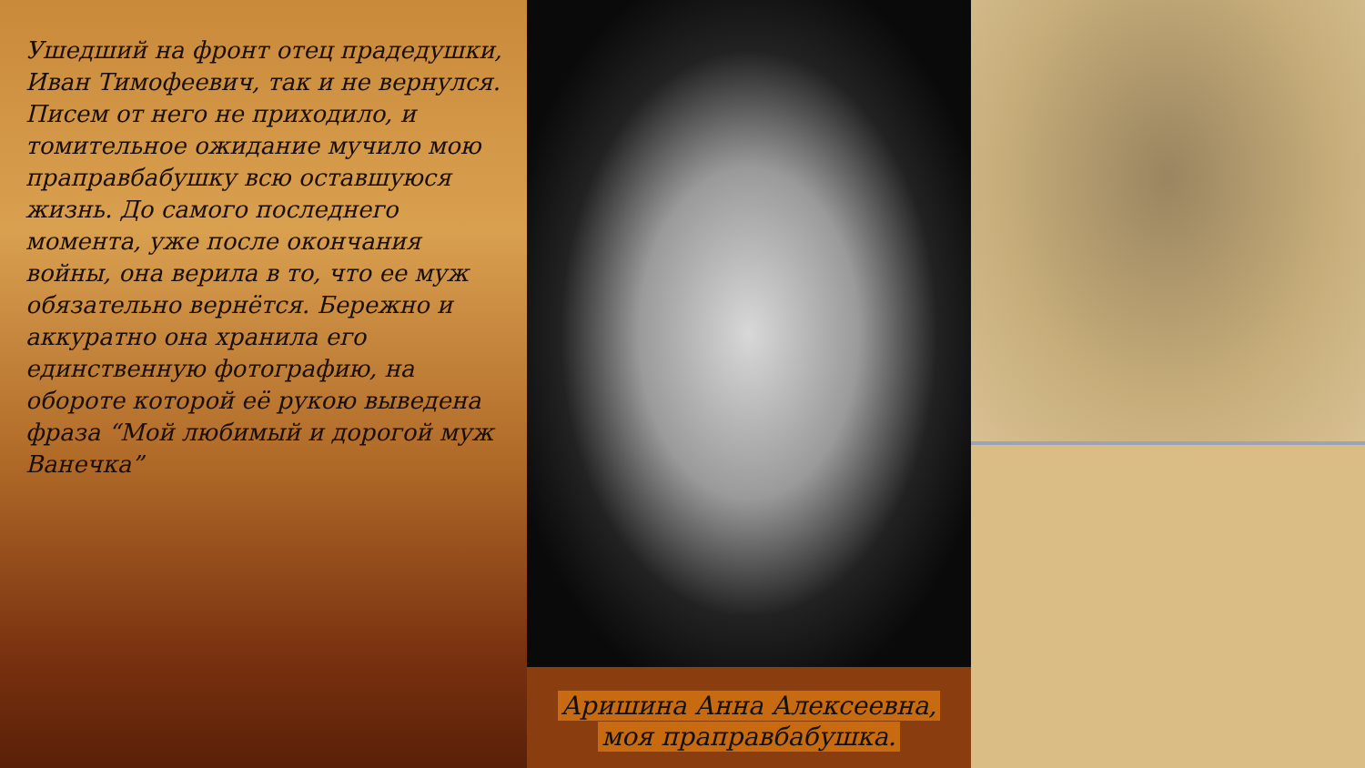Ушедший на фронт отец прадедушки, Иван Тимофеевич, так и не вернулся. Писем от него не приходило, и томительное ожидание мучило мою праправбабушку всю оставшуюся жизнь. До самого последнего момента, уже после окончания войны, она верила в то, что ее муж обязательно вернётся. Бережно и аккуратно она хранила его единственную фотографию, на обороте которой её рукою выведена фраза “Мой любимый и дорогой муж Ванечка”
Аришина Анна Алексеевна,
моя праправбабушка.